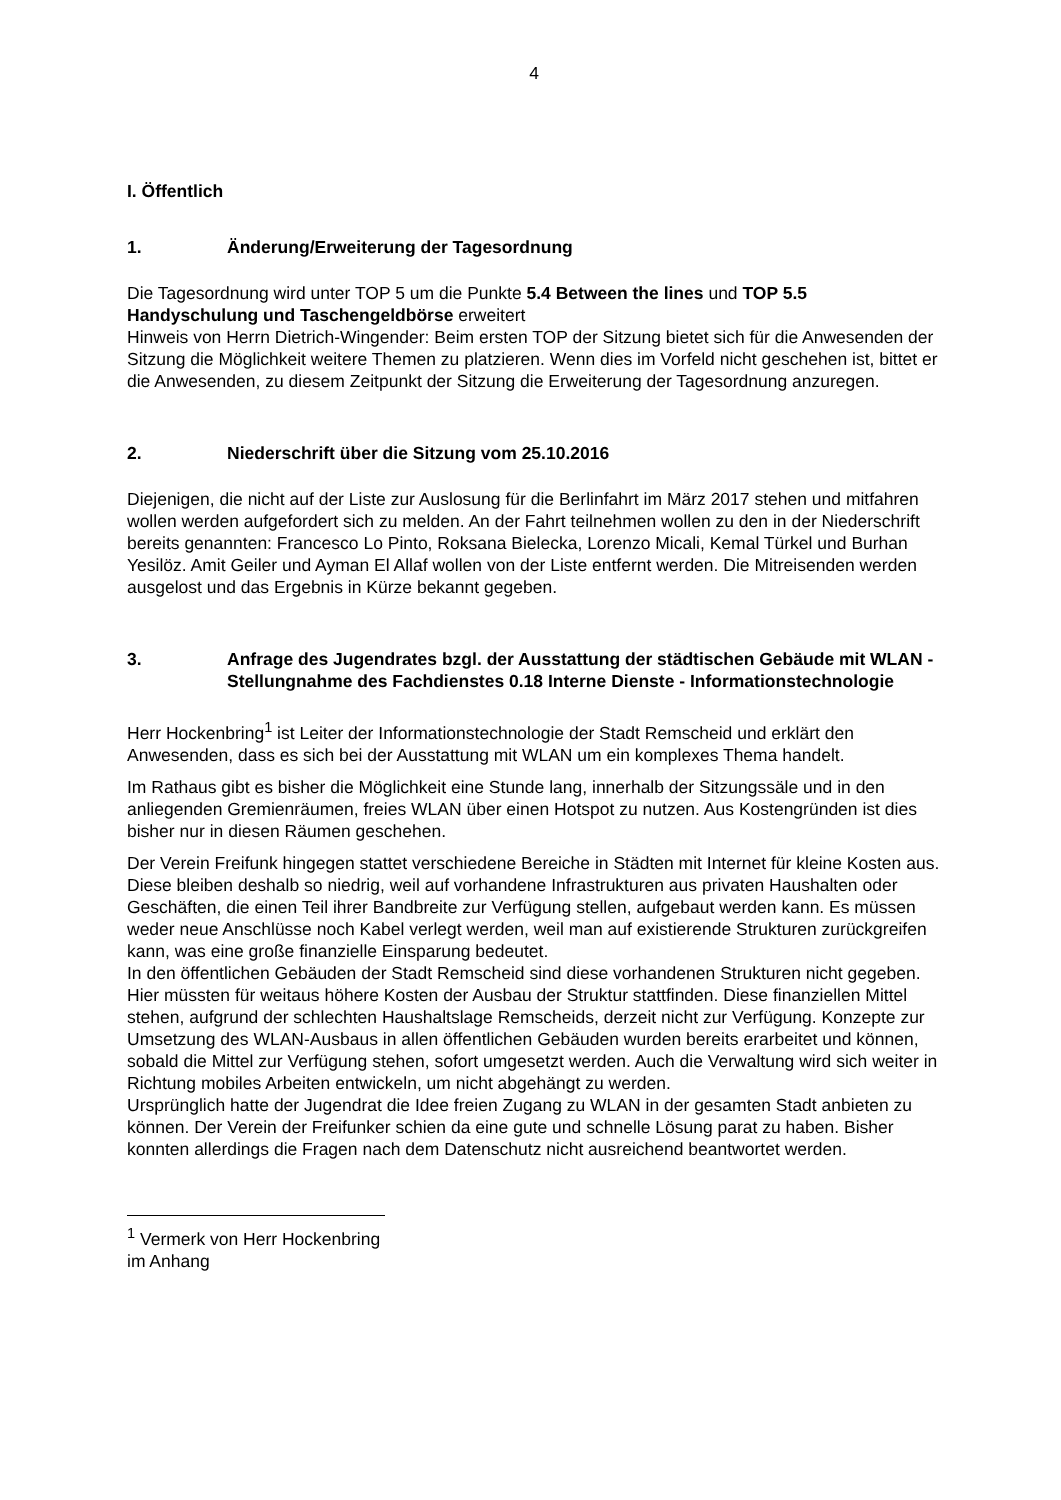4
I. Öffentlich
1. Änderung/Erweiterung der Tagesordnung
Die Tagesordnung wird unter TOP 5 um die Punkte 5.4 Between the lines und TOP 5.5 Handyschulung und Taschengeldbörse erweitert
Hinweis von Herrn Dietrich-Wingender: Beim ersten TOP der Sitzung bietet sich für die Anwesenden der Sitzung die Möglichkeit weitere Themen zu platzieren. Wenn dies im Vorfeld nicht geschehen ist, bittet er die Anwesenden, zu diesem Zeitpunkt der Sitzung die Erweiterung der Tagesordnung anzuregen.
2. Niederschrift über die Sitzung vom 25.10.2016
Diejenigen, die nicht auf der Liste zur Auslosung für die Berlinfahrt im März 2017 stehen und mitfahren wollen werden aufgefordert sich zu melden. An der Fahrt teilnehmen wollen zu den in der Niederschrift bereits genannten: Francesco Lo Pinto, Roksana Bielecka, Lorenzo Micali, Kemal Türkel und Burhan Yesilöz. Amit Geiler und Ayman El Allaf wollen von der Liste entfernt werden. Die Mitreisenden werden ausgelost und das Ergebnis in Kürze bekannt gegeben.
3. Anfrage des Jugendrates bzgl. der Ausstattung der städtischen Gebäude mit WLAN - Stellungnahme des Fachdienstes 0.18 Interne Dienste - Informationstechnologie
Herr Hockenbring<sup>1</sup> ist Leiter der Informationstechnologie der Stadt Remscheid und erklärt den Anwesenden, dass es sich bei der Ausstattung mit WLAN um ein komplexes Thema handelt.
Im Rathaus gibt es bisher die Möglichkeit eine Stunde lang, innerhalb der Sitzungssäle und in den anliegenden Gremienräumen, freies WLAN über einen Hotspot zu nutzen. Aus Kostengründen ist dies bisher nur in diesen Räumen geschehen.
Der Verein Freifunk hingegen stattet verschiedene Bereiche in Städten mit Internet für kleine Kosten aus. Diese bleiben deshalb so niedrig, weil auf vorhandene Infrastrukturen aus privaten Haushalten oder Geschäften, die einen Teil ihrer Bandbreite zur Verfügung stellen, aufgebaut werden kann. Es müssen weder neue Anschlüsse noch Kabel verlegt werden, weil man auf existierende Strukturen zurückgreifen kann, was eine große finanzielle Einsparung bedeutet.
In den öffentlichen Gebäuden der Stadt Remscheid sind diese vorhandenen Strukturen nicht gegeben. Hier müssten für weitaus höhere Kosten der Ausbau der Struktur stattfinden. Diese finanziellen Mittel stehen, aufgrund der schlechten Haushaltslage Remscheids, derzeit nicht zur Verfügung. Konzepte zur Umsetzung des WLAN-Ausbaus in allen öffentlichen Gebäuden wurden bereits erarbeitet und können, sobald die Mittel zur Verfügung stehen, sofort umgesetzt werden. Auch die Verwaltung wird sich weiter in Richtung mobiles Arbeiten entwickeln, um nicht abgehängt zu werden.
Ursprünglich hatte der Jugendrat die Idee freien Zugang zu WLAN in der gesamten Stadt anbieten zu können. Der Verein der Freifunker schien da eine gute und schnelle Lösung parat zu haben. Bisher konnten allerdings die Fragen nach dem Datenschutz nicht ausreichend beantwortet werden.
<sup>1</sup> Vermerk von Herr Hockenbring im Anhang